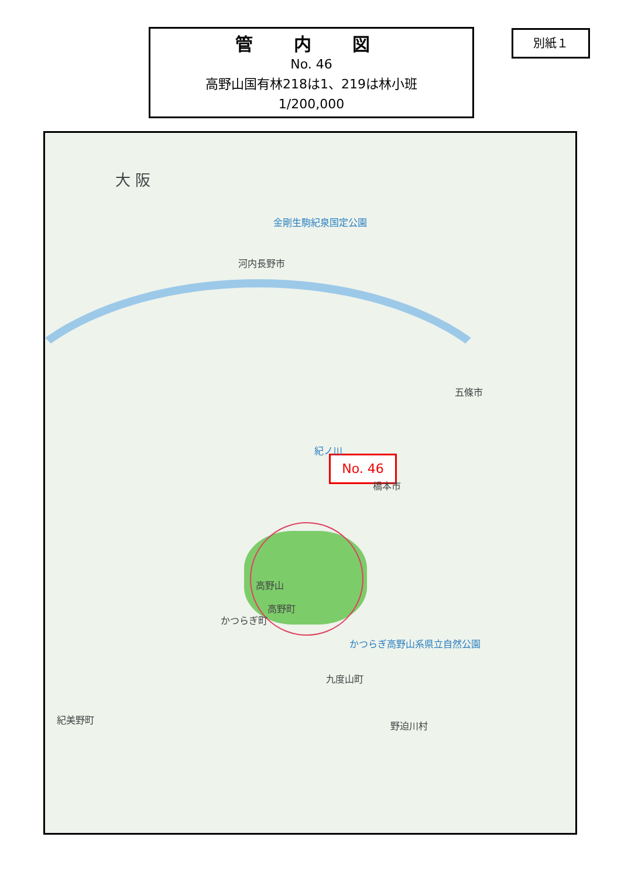管 内 図
No. 46
高野山国有林218は1、219は林小班
1/200,000
別紙１
No. 46
大 阪
金剛生駒紀泉国定公園
河内長野市
五條市
橋本市
紀ノ川
かつらぎ町
九度山町
かつらぎ高野山系県立自然公園
高野山
高野町
紀美野町
野迫川村